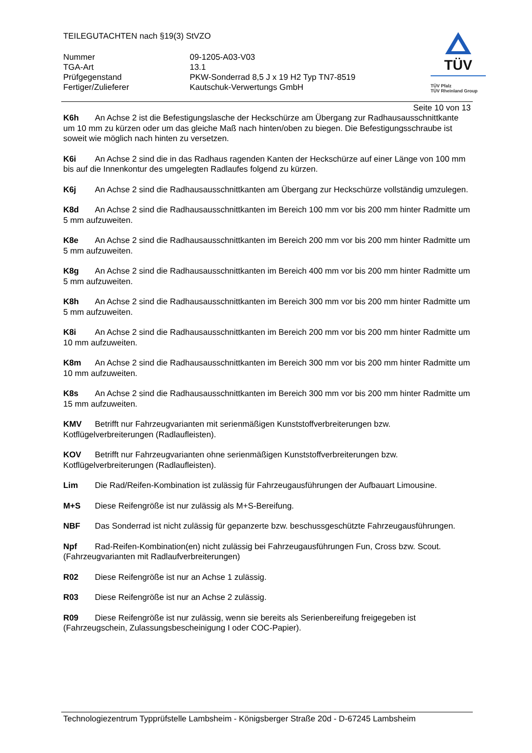TEILEGUTACHTEN nach §19(3) StVZO
| Nummer | 09-1205-A03-V03 |
| TGA-Art | 13.1 |
| Prüfgegenstand | PKW-Sonderrad 8,5 J x 19 H2 Typ TN7-8519 |
| Fertiger/Zulieferer | Kautschuk-Verwertungs GmbH |
TÜV
TÜV Pfalz
TÜV Rheinland Group
Seite 10 von 13
K6h An Achse 2 ist die Befestigungslasche der Heckschürze am Übergang zur Radhausausschnittkante um 10 mm zu kürzen oder um das gleiche Maß nach hinten/oben zu biegen. Die Befestigungsschraube ist soweit wie möglich nach hinten zu versetzen.
K6i An Achse 2 sind die in das Radhaus ragenden Kanten der Heckschürze auf einer Länge von 100 mm bis auf die Innenkontur des umgelegten Radlaufes folgend zu kürzen.
K6j An Achse 2 sind die Radhausausschnittkanten am Übergang zur Heckschürze vollständig umzulegen.
K8d An Achse 2 sind die Radhausausschnittkanten im Bereich 100 mm vor bis 200 mm hinter Radmitte um 5 mm aufzuweiten.
K8e An Achse 2 sind die Radhausausschnittkanten im Bereich 200 mm vor bis 200 mm hinter Radmitte um 5 mm aufzuweiten.
K8g An Achse 2 sind die Radhausausschnittkanten im Bereich 400 mm vor bis 200 mm hinter Radmitte um 5 mm aufzuweiten.
K8h An Achse 2 sind die Radhausausschnittkanten im Bereich 300 mm vor bis 200 mm hinter Radmitte um 5 mm aufzuweiten.
K8i An Achse 2 sind die Radhausausschnittkanten im Bereich 200 mm vor bis 200 mm hinter Radmitte um 10 mm aufzuweiten.
K8m An Achse 2 sind die Radhausausschnittkanten im Bereich 300 mm vor bis 200 mm hinter Radmitte um 10 mm aufzuweiten.
K8s An Achse 2 sind die Radhausausschnittkanten im Bereich 300 mm vor bis 200 mm hinter Radmitte um 15 mm aufzuweiten.
KMV Betrifft nur Fahrzeugvarianten mit serienmäßigen Kunststoffverbreiterungen bzw. Kotflügelverbreiterungen (Radlaufleisten).
KOV Betrifft nur Fahrzeugvarianten ohne serienmäßigen Kunststoffverbreiterungen bzw. Kotflügelverbreiterungen (Radlaufleisten).
Lim Die Rad/Reifen-Kombination ist zulässig für Fahrzeugausführungen der Aufbauart Limousine.
M+S Diese Reifengröße ist nur zulässig als M+S-Bereifung.
NBF Das Sonderrad ist nicht zulässig für gepanzerte bzw. beschussgeschützte Fahrzeugausführungen.
Npf Rad-Reifen-Kombination(en) nicht zulässig bei Fahrzeugausführungen Fun, Cross bzw. Scout. (Fahrzeugvarianten mit Radlaufverbreiterungen)
R02 Diese Reifengröße ist nur an Achse 1 zulässig.
R03 Diese Reifengröße ist nur an Achse 2 zulässig.
R09 Diese Reifengröße ist nur zulässig, wenn sie bereits als Serienbereifung freigegeben ist (Fahrzeugschein, Zulassungsbescheinigung I oder COC-Papier).
Technologiezentrum Typprüfstelle Lambsheim - Königsberger Straße 20d - D-67245 Lambsheim